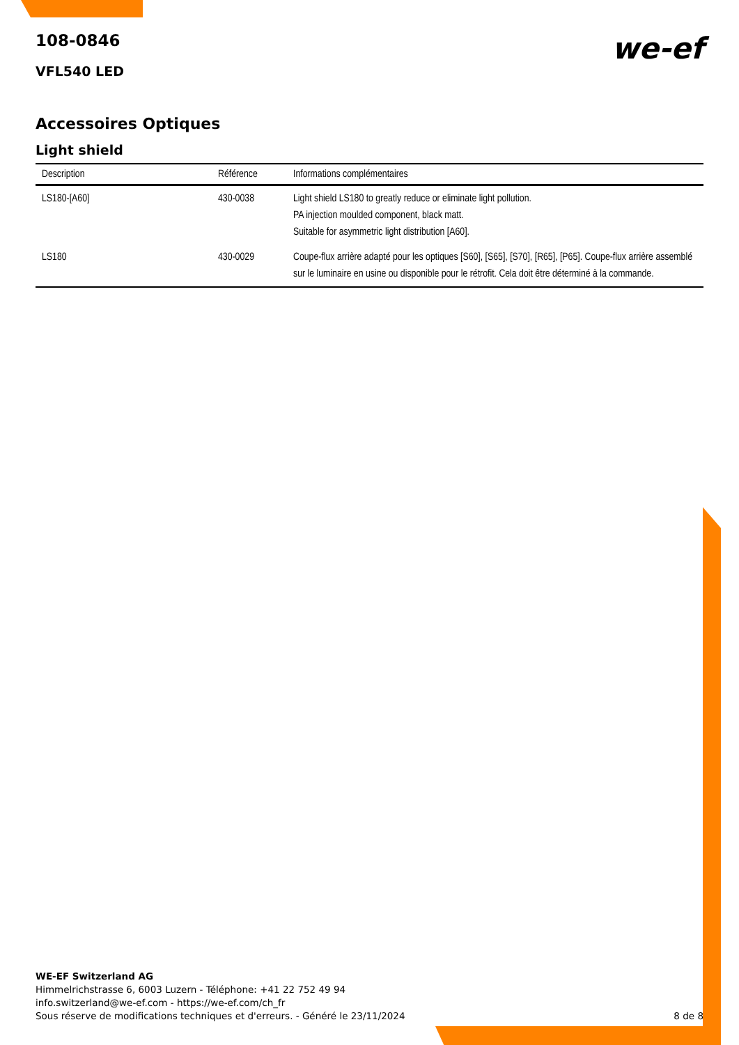108-0846
we-ef
VFL540 LED
Accessoires Optiques
Light shield
| Description | Référence | Informations complémentaires |
| --- | --- | --- |
| LS180-[A60] | 430-0038 | Light shield LS180 to greatly reduce or eliminate light pollution. PA injection moulded component, black matt. Suitable for asymmetric light distribution [A60]. |
| LS180 | 430-0029 | Coupe-flux arrière adapté pour les optiques [S60], [S65], [S70], [R65], [P65]. Coupe-flux arrière assemblé sur le luminaire en usine ou disponible pour le rétrofit. Cela doit être déterminé à la commande. |
WE-EF Switzerland AG
Himmelrichstrasse 6, 6003 Luzern - Téléphone: +41 22 752 49 94
info.switzerland@we-ef.com - https://we-ef.com/ch_fr
Sous réserve de modifications techniques et d'erreurs. - Généré le 23/11/2024
8 de 8